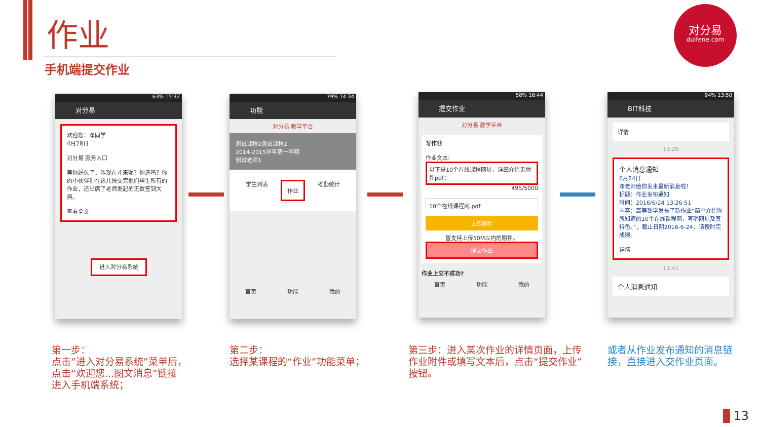作业
手机端提交作业
对分易
duifene.com
63% 15:32
对分易
欢迎您：邓同学
4月28日
对分易 服务入口
等你好久了，咋现在才来呢？你造吗？你的小伙伴们在这儿快交完他们毕生所有的作业，还出席了老师发起的无数签到大典。
查看全文
进入对分易系统
79% 14:34
功能
对分易 教学平台
测试课程2测试课程2
2014-2015学年第一学期
测试老师1
学生列表 作业 考勤统计
首页 功能 我的
58% 16:44
提交作业
对分易 教学平台
写作业
作业文本:
以下是10个在线课程网址，详细介绍见附件pdf：
495/5000
10个在线课程网.pdf
上传附件
暂支持上传50M以内的附件。
提交作业
作业上交不成功?
首页 功能 我的
94% 13:50
BIT科技
详情
13:26
个人消息通知
6月24日
邓老师给你发来最新消息啦！
标题：作业发布通知
时间：2016/6/24 13:26:51
内容：高等数学发布了新作业“简单介绍你所知道的10个在线课程网，写明网址及其特色。”，截止日期2016-6-24，请按时完成噢。
详情
13:41
个人消息通知
第一步：
点击“进入对分易系统”菜单后，
点击“欢迎您...图文消息”链接
进入手机端系统；
第二步：
选择某课程的“作业”功能菜单；
第三步：进入某次作业的详情页面，上传作业附件或填写文本后，点击“提交作业”按钮。
或者从作业发布通知的消息链接，直接进入交作业页面。
13